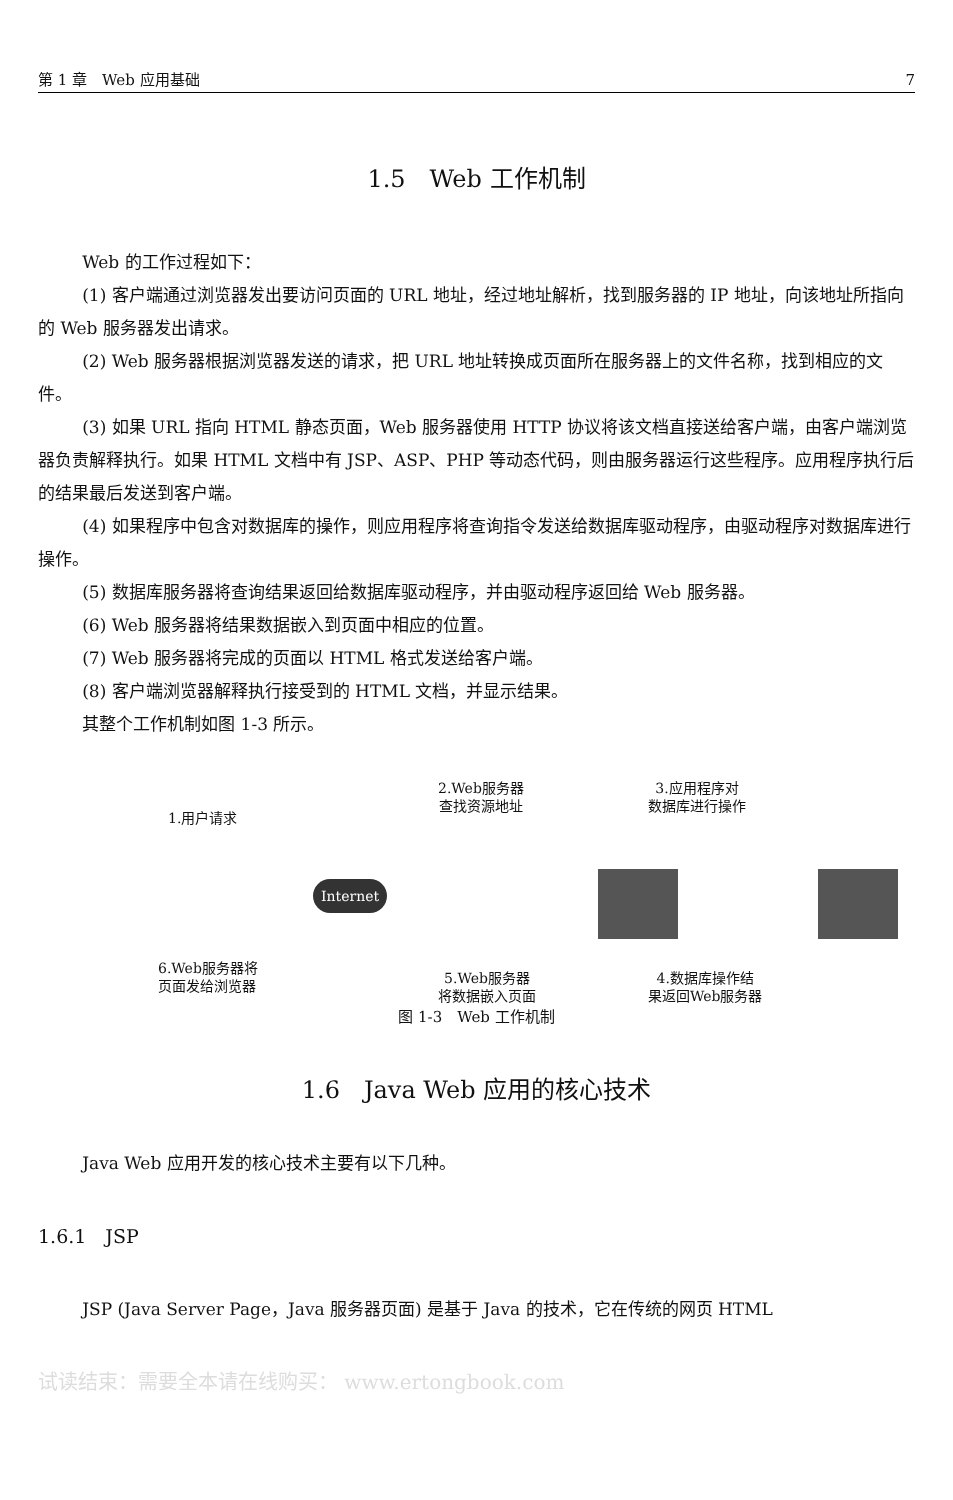第 1 章　Web 应用基础 7
1.5　Web 工作机制
Web 的工作过程如下：
(1) 客户端通过浏览器发出要访问页面的 URL 地址，经过地址解析，找到服务器的 IP 地址，向该地址所指向的 Web 服务器发出请求。
(2) Web 服务器根据浏览器发送的请求，把 URL 地址转换成页面所在服务器上的文件名称，找到相应的文件。
(3) 如果 URL 指向 HTML 静态页面，Web 服务器使用 HTTP 协议将该文档直接送给客户端，由客户端浏览器负责解释执行。如果 HTML 文档中有 JSP、ASP、PHP 等动态代码，则由服务器运行这些程序。应用程序执行后的结果最后发送到客户端。
(4) 如果程序中包含对数据库的操作，则应用程序将查询指令发送给数据库驱动程序，由驱动程序对数据库进行操作。
(5) 数据库服务器将查询结果返回给数据库驱动程序，并由驱动程序返回给 Web 服务器。
(6) Web 服务器将结果数据嵌入到页面中相应的位置。
(7) Web 服务器将完成的页面以 HTML 格式发送给客户端。
(8) 客户端浏览器解释执行接受到的 HTML 文档，并显示结果。
其整个工作机制如图 1-3 所示。
1.用户请求
2.Web服务器
查找资源地址
3.应用程序对
数据库进行操作
Internet
6.Web服务器将
页面发给浏览器
5.Web服务器
将数据嵌入页面
4.数据库操作结
果返回Web服务器
图 1-3　Web 工作机制
1.6　Java Web 应用的核心技术
Java Web 应用开发的核心技术主要有以下几种。
1.6.1　JSP
JSP (Java Server Page，Java 服务器页面) 是基于 Java 的技术，它在传统的网页 HTML
试读结束：需要全本请在线购买： www.ertongbook.com